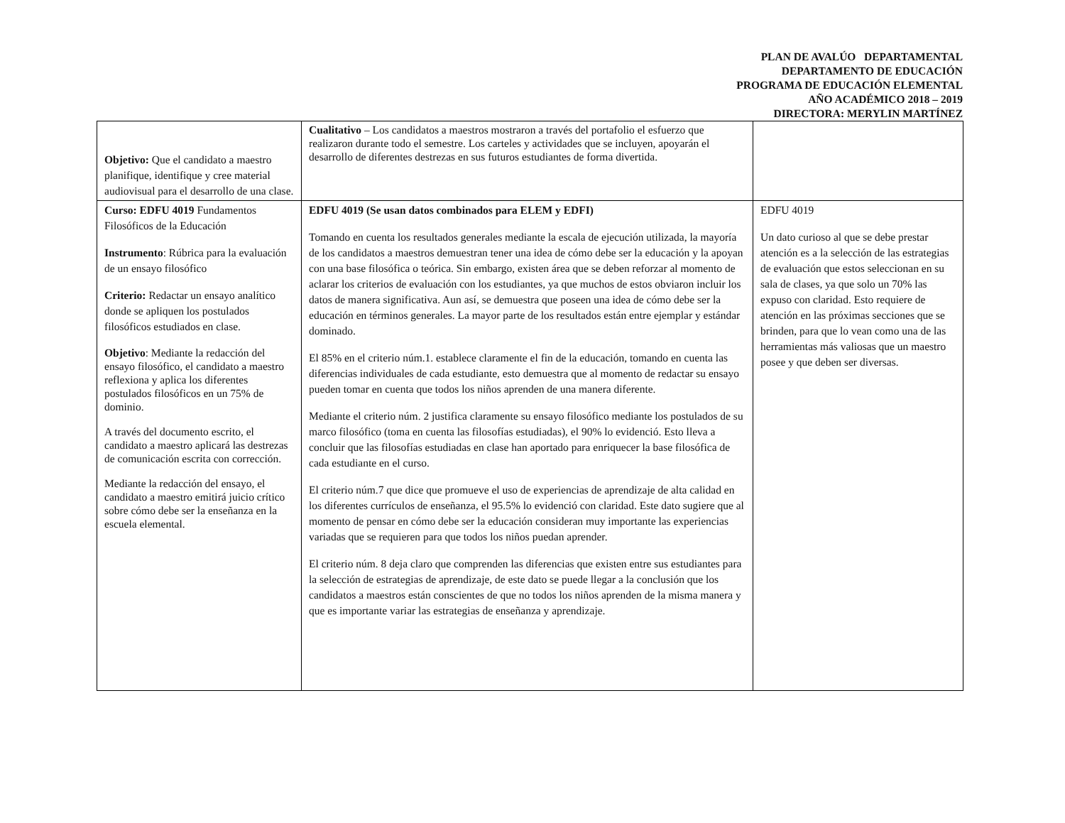PLAN DE AVALÚO DEPARTAMENTAL
DEPARTAMENTO DE EDUCACIÓN
PROGRAMA DE EDUCACIÓN ELEMENTAL
AÑO ACADÉMICO 2018 – 2019
DIRECTORA: MERYLIN MARTÍNEZ
| Objetivo: Que el candidato a maestro planifique, identifique y cree material audiovisual para el desarrollo de una clase. | Cualitativo – Los candidatos a maestros mostraron a través del portafolio el esfuerzo que realizaron durante todo el semestre. Los carteles y actividades que se incluyen, apoyarán el desarrollo de diferentes destrezas en sus futuros estudiantes de forma divertida. | |
| Curso: EDFU 4019 Fundamentos Filosóficos de la Educación Instrumento : Rúbrica para la evaluación de un ensayo filosófico Criterio: Redactar un ensayo analítico donde se apliquen los postulados filosóficos estudiados en clase. Objetivo : Mediante la redacción del ensayo filosófico, el candidato a maestro reflexiona y aplica los diferentes postulados filosóficos en un 75% de dominio. A través del documento escrito, el candidato a maestro aplicará las destrezas de comunicación escrita con corrección. Mediante la redacción del ensayo, el candidato a maestro emitirá juicio crítico sobre cómo debe ser la enseñanza en la escuela elemental. | EDFU 4019 (Se usan datos combinados para ELEM y EDFI) Tomando en cuenta los resultados generales mediante la escala de ejecución utilizada, la mayoría de los candidatos a maestros demuestran tener una idea de cómo debe ser la educación y la apoyan con una base filosófica o teórica. Sin embargo, existen área que se deben reforzar al momento de aclarar los criterios de evaluación con los estudiantes, ya que muchos de estos obviaron incluir los datos de manera significativa. Aun así, se demuestra que poseen una idea de cómo debe ser la educación en términos generales. La mayor parte de los resultados están entre ejemplar y estándar dominado. El 85% en el criterio núm.1. establece claramente el fin de la educación, tomando en cuenta las diferencias individuales de cada estudiante, esto demuestra que al momento de redactar su ensayo pueden tomar en cuenta que todos los niños aprenden de una manera diferente. Mediante el criterio núm. 2 justifica claramente su ensayo filosófico mediante los postulados de su marco filosófico (toma en cuenta las filosofías estudiadas), el 90% lo evidenció. Esto lleva a concluir que las filosofías estudiadas en clase han aportado para enriquecer la base filosófica de cada estudiante en el curso. El criterio núm.7 que dice que promueve el uso de experiencias de aprendizaje de alta calidad en los diferentes currículos de enseñanza, el 95.5% lo evidenció con claridad. Este dato sugiere que al momento de pensar en cómo debe ser la educación consideran muy importante las experiencias variadas que se requieren para que todos los niños puedan aprender. El criterio núm. 8 deja claro que comprenden las diferencias que existen entre sus estudiantes para la selección de estrategias de aprendizaje, de este dato se puede llegar a la conclusión que los candidatos a maestros están conscientes de que no todos los niños aprenden de la misma manera y que es importante variar las estrategias de enseñanza y aprendizaje. | EDFU 4019 Un dato curioso al que se debe prestar atención es a la selección de las estrategias de evaluación que estos seleccionan en su sala de clases, ya que solo un 70% las expuso con claridad. Esto requiere de atención en las próximas secciones que se brinden, para que lo vean como una de las herramientas más valiosas que un maestro posee y que deben ser diversas. |